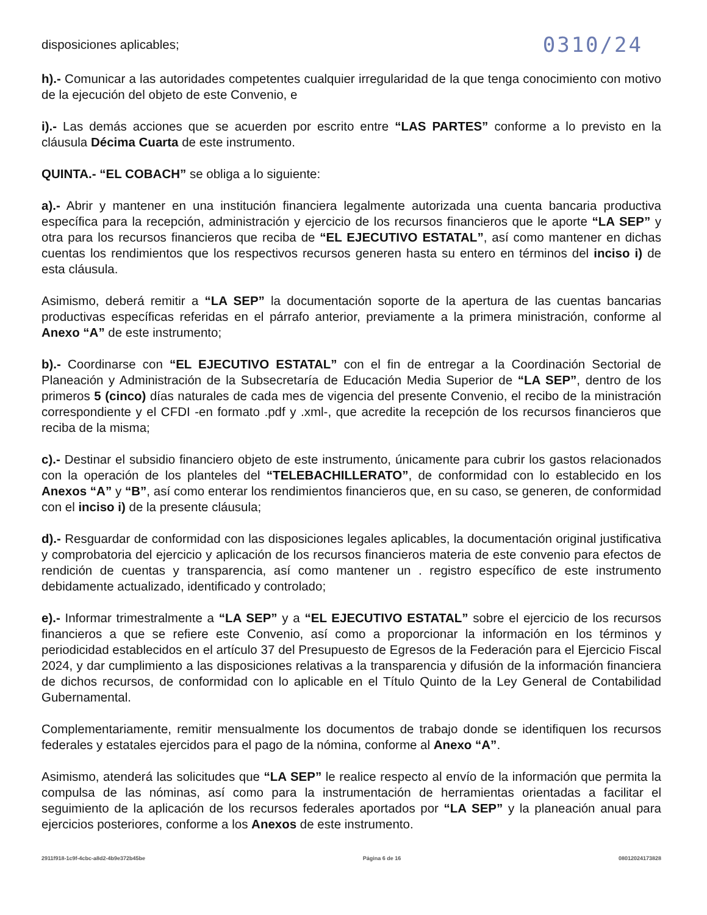disposiciones aplicables; 0310/24
h).- Comunicar a las autoridades competentes cualquier irregularidad de la que tenga conocimiento con motivo de la ejecución del objeto de este Convenio, e
i).- Las demás acciones que se acuerden por escrito entre “LAS PARTES” conforme a lo previsto en la cláusula Décima Cuarta de este instrumento.
QUINTA.- “EL COBACH” se obliga a lo siguiente:
a).- Abrir y mantener en una institución financiera legalmente autorizada una cuenta bancaria productiva específica para la recepción, administración y ejercicio de los recursos financieros que le aporte “LA SEP” y otra para los recursos financieros que reciba de “EL EJECUTIVO ESTATAL”, así como mantener en dichas cuentas los rendimientos que los respectivos recursos generen hasta su entero en términos del inciso i) de esta cláusula.
Asimismo, deberá remitir a “LA SEP” la documentación soporte de la apertura de las cuentas bancarias productivas específicas referidas en el párrafo anterior, previamente a la primera ministración, conforme al Anexo “A” de este instrumento;
b).- Coordinarse con “EL EJECUTIVO ESTATAL” con el fin de entregar a la Coordinación Sectorial de Planeación y Administración de la Subsecretaría de Educación Media Superior de “LA SEP”, dentro de los primeros 5 (cinco) días naturales de cada mes de vigencia del presente Convenio, el recibo de la ministración correspondiente y el CFDI -en formato .pdf y .xml-, que acredite la recepción de los recursos financieros que reciba de la misma;
c).- Destinar el subsidio financiero objeto de este instrumento, únicamente para cubrir los gastos relacionados con la operación de los planteles del “TELEBACHILLERATO”, de conformidad con lo establecido en los Anexos “A” y “B”, así como enterar los rendimientos financieros que, en su caso, se generen, de conformidad con el inciso i) de la presente cláusula;
d).- Resguardar de conformidad con las disposiciones legales aplicables, la documentación original justificativa y comprobatoria del ejercicio y aplicación de los recursos financieros materia de este convenio para efectos de rendición de cuentas y transparencia, así como mantener un . registro específico de este instrumento debidamente actualizado, identificado y controlado;
e).- Informar trimestralmente a “LA SEP” y a “EL EJECUTIVO ESTATAL” sobre el ejercicio de los recursos financieros a que se refiere este Convenio, así como a proporcionar la información en los términos y periodicidad establecidos en el artículo 37 del Presupuesto de Egresos de la Federación para el Ejercicio Fiscal 2024, y dar cumplimiento a las disposiciones relativas a la transparencia y difusión de la información financiera de dichos recursos, de conformidad con lo aplicable en el Título Quinto de la Ley General de Contabilidad Gubernamental.
Complementariamente, remitir mensualmente los documentos de trabajo donde se identifiquen los recursos federales y estatales ejercidos para el pago de la nómina, conforme al Anexo “A”.
Asimismo, atenderá las solicitudes que “LA SEP” le realice respecto al envío de la información que permita la compulsa de las nóminas, así como para la instrumentación de herramientas orientadas a facilitar el seguimiento de la aplicación de los recursos federales aportados por “LA SEP” y la planeación anual para ejercicios posteriores, conforme a los Anexos de este instrumento.
2911f918-1c9f-4cbc-a8d2-4b9e372b45be Página 6 de 16 08012024173828